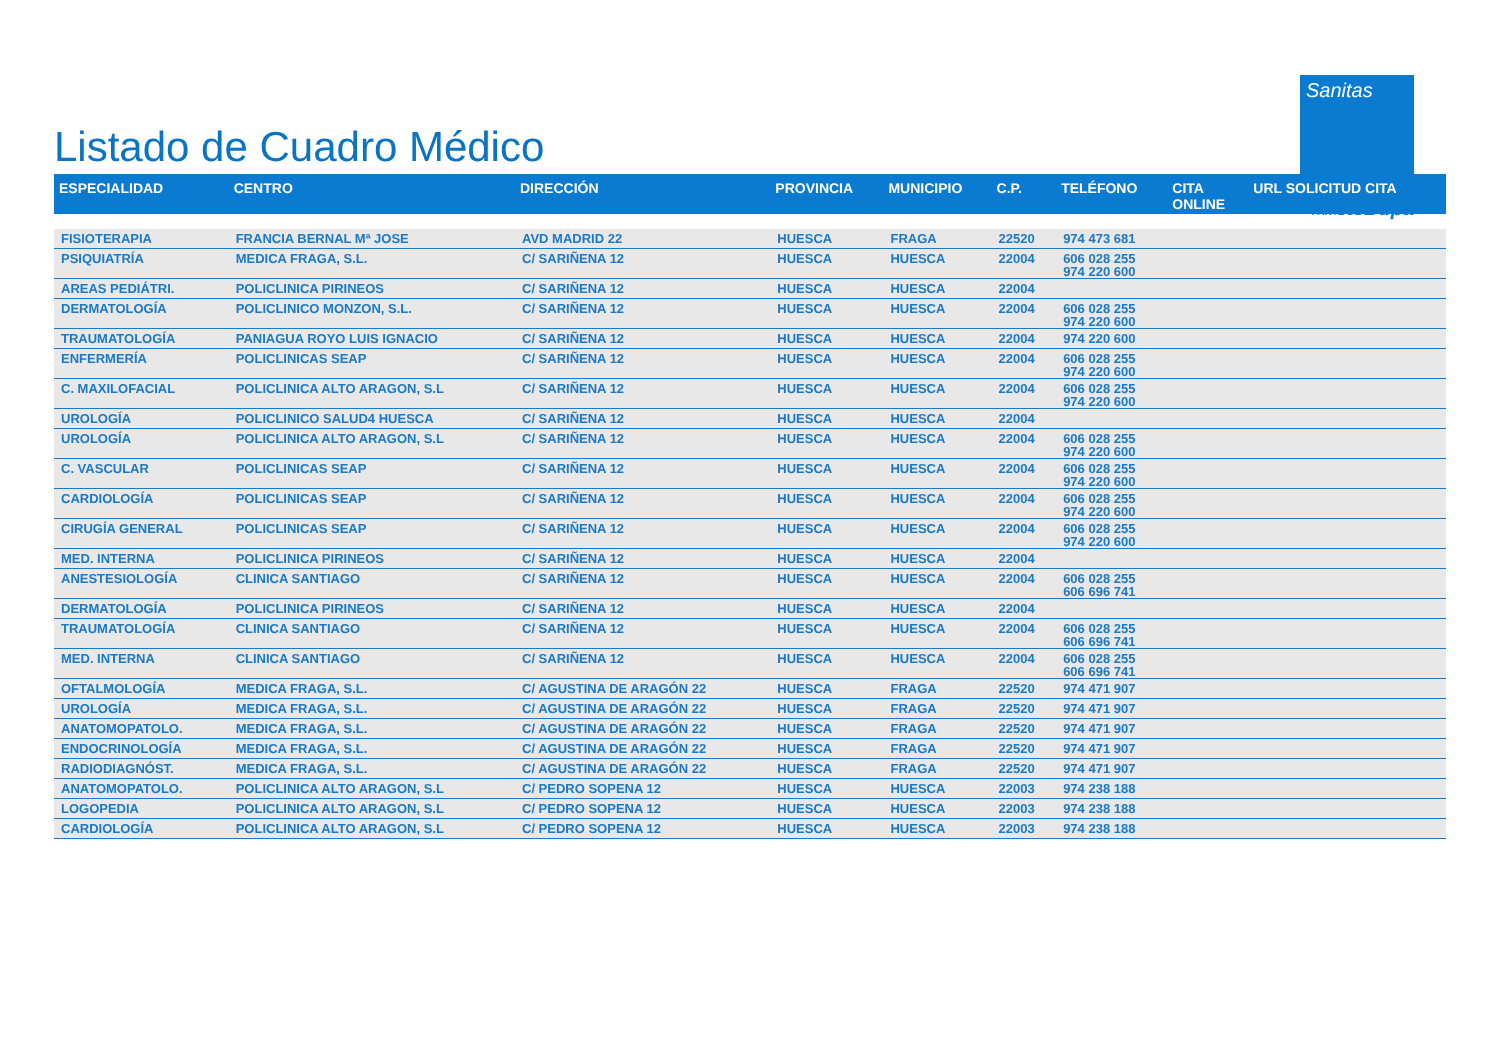Listado de Cuadro Médico
Sanitas
PARTE DE Bupa
| ESPECIALIDAD | CENTRO | DIRECCIÓN | PROVINCIA | MUNICIPIO | C.P. | TELÉFONO | CITA ONLINE | URL SOLICITUD CITA |
| --- | --- | --- | --- | --- | --- | --- | --- | --- |
| FISIOTERAPIA | FRANCIA BERNAL Mª JOSE | AVD MADRID 22 | HUESCA | FRAGA | 22520 | 974 473 681 | | |
| PSIQUIATRÍA | MEDICA FRAGA, S.L. | C/ SARIÑENA 12 | HUESCA | HUESCA | 22004 | 606 028 255 974 220 600 | | |
| AREAS PEDIÁTRI. | POLICLINICA PIRINEOS | C/ SARIÑENA 12 | HUESCA | HUESCA | 22004 | | | |
| DERMATOLOGÍA | POLICLINICO MONZON, S.L. | C/ SARIÑENA 12 | HUESCA | HUESCA | 22004 | 606 028 255 974 220 600 | | |
| TRAUMATOLOGÍA | PANIAGUA ROYO LUIS IGNACIO | C/ SARIÑENA 12 | HUESCA | HUESCA | 22004 | 974 220 600 | | |
| ENFERMERÍA | POLICLINICAS SEAP | C/ SARIÑENA 12 | HUESCA | HUESCA | 22004 | 606 028 255 974 220 600 | | |
| C. MAXILOFACIAL | POLICLINICA ALTO ARAGON, S.L | C/ SARIÑENA 12 | HUESCA | HUESCA | 22004 | 606 028 255 974 220 600 | | |
| UROLOGÍA | POLICLINICO SALUD4 HUESCA | C/ SARIÑENA 12 | HUESCA | HUESCA | 22004 | | | |
| UROLOGÍA | POLICLINICA ALTO ARAGON, S.L | C/ SARIÑENA 12 | HUESCA | HUESCA | 22004 | 606 028 255 974 220 600 | | |
| C. VASCULAR | POLICLINICAS SEAP | C/ SARIÑENA 12 | HUESCA | HUESCA | 22004 | 606 028 255 974 220 600 | | |
| CARDIOLOGÍA | POLICLINICAS SEAP | C/ SARIÑENA 12 | HUESCA | HUESCA | 22004 | 606 028 255 974 220 600 | | |
| CIRUGÍA GENERAL | POLICLINICAS SEAP | C/ SARIÑENA 12 | HUESCA | HUESCA | 22004 | 606 028 255 974 220 600 | | |
| MED. INTERNA | POLICLINICA PIRINEOS | C/ SARIÑENA 12 | HUESCA | HUESCA | 22004 | | | |
| ANESTESIOLOGÍA | CLINICA SANTIAGO | C/ SARIÑENA 12 | HUESCA | HUESCA | 22004 | 606 028 255 606 696 741 | | |
| DERMATOLOGÍA | POLICLINICA PIRINEOS | C/ SARIÑENA 12 | HUESCA | HUESCA | 22004 | | | |
| TRAUMATOLOGÍA | CLINICA SANTIAGO | C/ SARIÑENA 12 | HUESCA | HUESCA | 22004 | 606 028 255 606 696 741 | | |
| MED. INTERNA | CLINICA SANTIAGO | C/ SARIÑENA 12 | HUESCA | HUESCA | 22004 | 606 028 255 606 696 741 | | |
| OFTALMOLOGÍA | MEDICA FRAGA, S.L. | C/ AGUSTINA DE ARAGÓN 22 | HUESCA | FRAGA | 22520 | 974 471 907 | | |
| UROLOGÍA | MEDICA FRAGA, S.L. | C/ AGUSTINA DE ARAGÓN 22 | HUESCA | FRAGA | 22520 | 974 471 907 | | |
| ANATOMOPATOLO. | MEDICA FRAGA, S.L. | C/ AGUSTINA DE ARAGÓN 22 | HUESCA | FRAGA | 22520 | 974 471 907 | | |
| ENDOCRINOLOGÍA | MEDICA FRAGA, S.L. | C/ AGUSTINA DE ARAGÓN 22 | HUESCA | FRAGA | 22520 | 974 471 907 | | |
| RADIODIAGNÓST. | MEDICA FRAGA, S.L. | C/ AGUSTINA DE ARAGÓN 22 | HUESCA | FRAGA | 22520 | 974 471 907 | | |
| ANATOMOPATOLO. | POLICLINICA ALTO ARAGON, S.L | C/ PEDRO SOPENA 12 | HUESCA | HUESCA | 22003 | 974 238 188 | | |
| LOGOPEDIA | POLICLINICA ALTO ARAGON, S.L | C/ PEDRO SOPENA 12 | HUESCA | HUESCA | 22003 | 974 238 188 | | |
| CARDIOLOGÍA | POLICLINICA ALTO ARAGON, S.L | C/ PEDRO SOPENA 12 | HUESCA | HUESCA | 22003 | 974 238 188 | | |